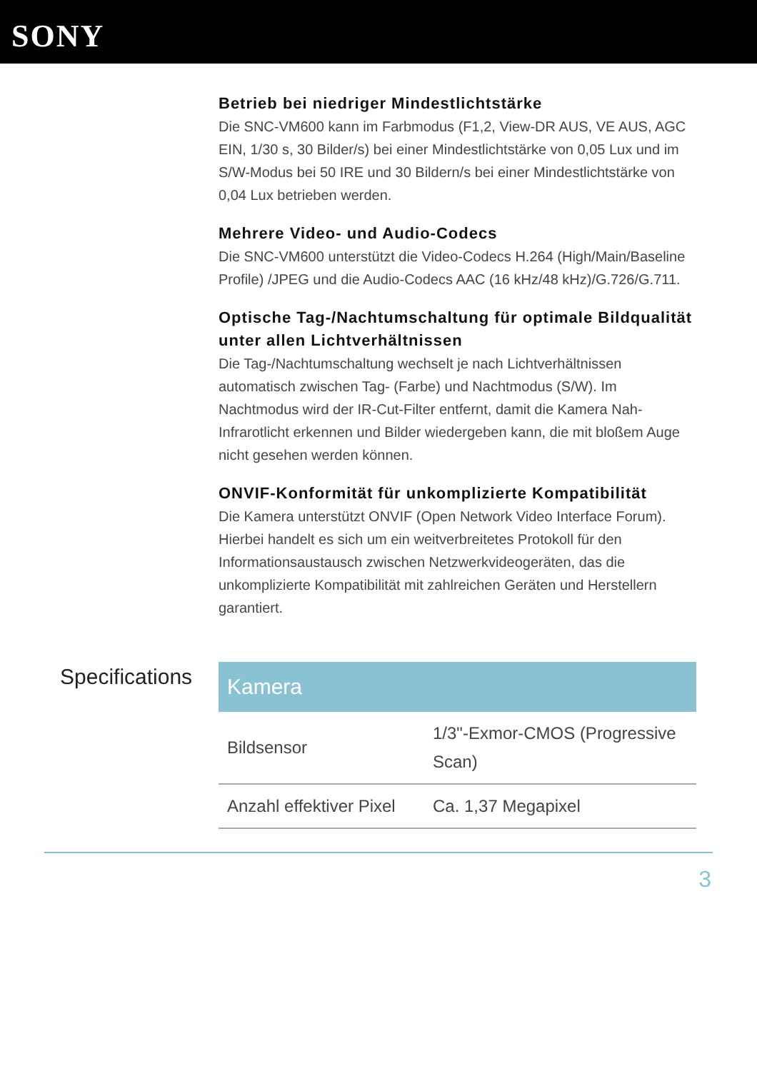SONY
Betrieb bei niedriger Mindestlichtstärke
Die SNC-VM600 kann im Farbmodus (F1,2, View-DR AUS, VE AUS, AGC EIN, 1/30 s, 30 Bilder/s) bei einer Mindestlichtstärke von 0,05 Lux und im S/W-Modus bei 50 IRE und 30 Bildern/s bei einer Mindestlichtstärke von 0,04 Lux betrieben werden.
Mehrere Video- und Audio-Codecs
Die SNC-VM600 unterstützt die Video-Codecs H.264 (High/Main/Baseline Profile) /JPEG und die Audio-Codecs AAC (16 kHz/48 kHz)/G.726/G.711.
Optische Tag-/Nachtumschaltung für optimale Bildqualität unter allen Lichtverhältnissen
Die Tag-/Nachtumschaltung wechselt je nach Lichtverhältnissen automatisch zwischen Tag- (Farbe) und Nachtmodus (S/W). Im Nachtmodus wird der IR-Cut-Filter entfernt, damit die Kamera Nah-Infrarotlicht erkennen und Bilder wiedergeben kann, die mit bloßem Auge nicht gesehen werden können.
ONVIF-Konformität für unkomplizierte Kompatibilität
Die Kamera unterstützt ONVIF (Open Network Video Interface Forum). Hierbei handelt es sich um ein weitverbreitetes Protokoll für den Informationsaustausch zwischen Netzwerkvideogeräten, das die unkomplizierte Kompatibilität mit zahlreichen Geräten und Herstellern garantiert.
Specifications
| Kamera | |
| --- | --- |
| Bildsensor | 1/3"-Exmor-CMOS (Progressive Scan) |
| Anzahl effektiver Pixel | Ca. 1,37 Megapixel |
3